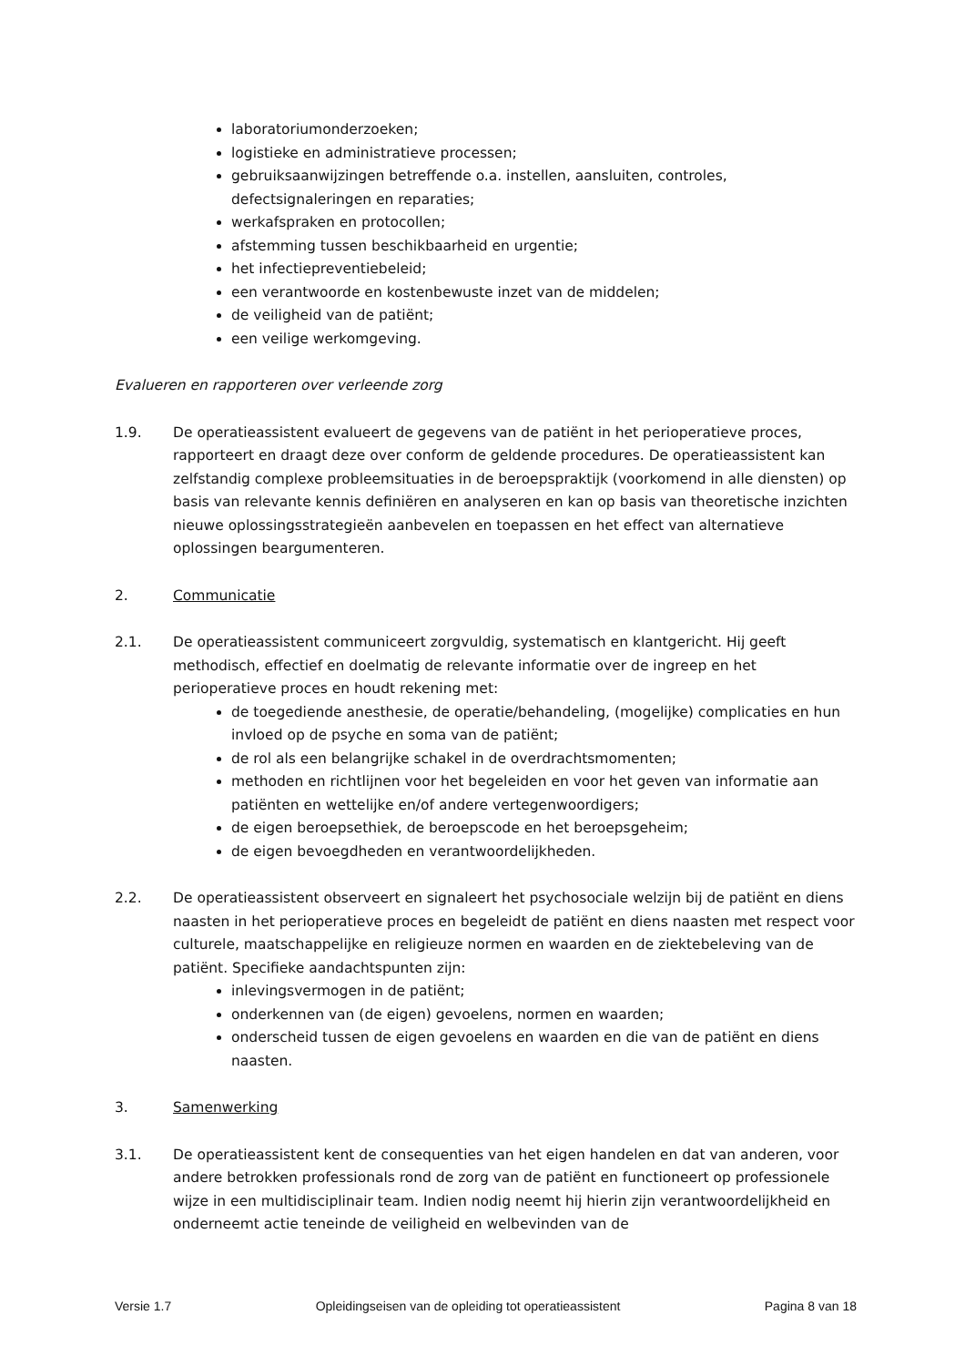laboratoriumonderzoeken;
logistieke en administratieve processen;
gebruiksaanwijzingen betreffende o.a. instellen, aansluiten, controles, defectsignaleringen en reparaties;
werkafspraken en protocollen;
afstemming tussen beschikbaarheid en urgentie;
het infectiepreventiebeleid;
een verantwoorde en kostenbewuste inzet van de middelen;
de veiligheid van de patiënt;
een veilige werkomgeving.
Evalueren en rapporteren over verleende zorg
1.9. De operatieassistent evalueert de gegevens van de patiënt in het perioperatieve proces, rapporteert en draagt deze over conform de geldende procedures. De operatieassistent kan zelfstandig complexe probleemsituaties in de beroepspraktijk (voorkomend in alle diensten) op basis van relevante kennis definiëren en analyseren en kan op basis van theoretische inzichten nieuwe oplossingsstrategieën aanbevelen en toepassen en het effect van alternatieve oplossingen beargumenteren.
2. Communicatie
2.1. De operatieassistent communiceert zorgvuldig, systematisch en klantgericht. Hij geeft methodisch, effectief en doelmatig de relevante informatie over de ingreep en het perioperatieve proces en houdt rekening met:
de toegediende anesthesie, de operatie/behandeling, (mogelijke) complicaties en hun invloed op de psyche en soma van de patiënt;
de rol als een belangrijke schakel in de overdrachtsmomenten;
methoden en richtlijnen voor het begeleiden en voor het geven van informatie aan patiënten en wettelijke en/of andere vertegenwoordigers;
de eigen beroepsethiek, de beroepscode en het beroepsgeheim;
de eigen bevoegdheden en verantwoordelijkheden.
2.2. De operatieassistent observeert en signaleert het psychosociale welzijn bij de patiënt en diens naasten in het perioperatieve proces en begeleidt de patiënt en diens naasten met respect voor culturele, maatschappelijke en religieuze normen en waarden en de ziektebeleving van de patiënt. Specifieke aandachtspunten zijn:
inlevingsvermogen in de patiënt;
onderkennen van (de eigen) gevoelens, normen en waarden;
onderscheid tussen de eigen gevoelens en waarden en die van de patiënt en diens naasten.
3. Samenwerking
3.1. De operatieassistent kent de consequenties van het eigen handelen en dat van anderen, voor andere betrokken professionals rond de zorg van de patiënt en functioneert op professionele wijze in een multidisciplinair team. Indien nodig neemt hij hierin zijn verantwoordelijkheid en onderneemt actie teneinde de veiligheid en welbevinden van de
Versie 1.7 Opleidingseisen van de opleiding tot operatieassistent Pagina 8 van 18